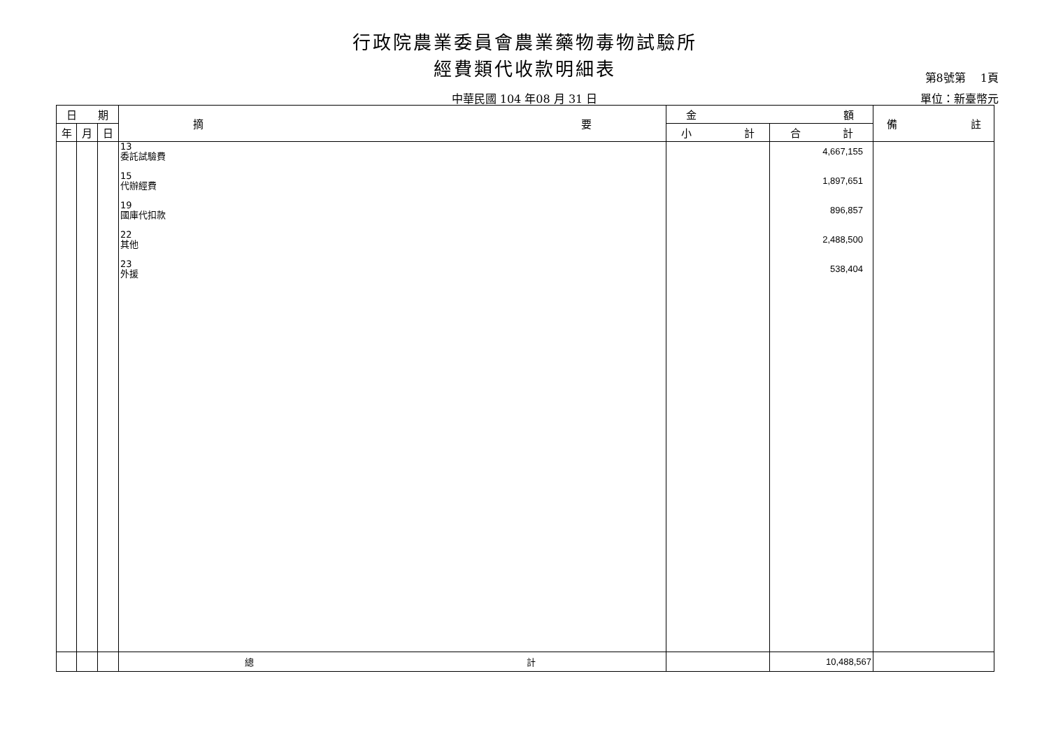行政院農業委員會農業藥物毒物試驗所
經費類代收款明細表 第8號第　 1頁
中華民國 104 年08 月 31 日 單位：新臺幣元
| 日 期 | | | 摘 要 | 金 額 | | 備 註 |
| --- | --- | --- | --- | --- | --- | --- |
| 年 | 月 | 日 | | 小 計 | 合 計 | |
| | | | 13 委託試驗費 15 代辦經費 19 國庫代扣款 22 其他 23 外援 | | 4,667,155 1,897,651 896,857 2,488,500 538,404 | |
| | | | 總 計 | | 10,488,567 | |